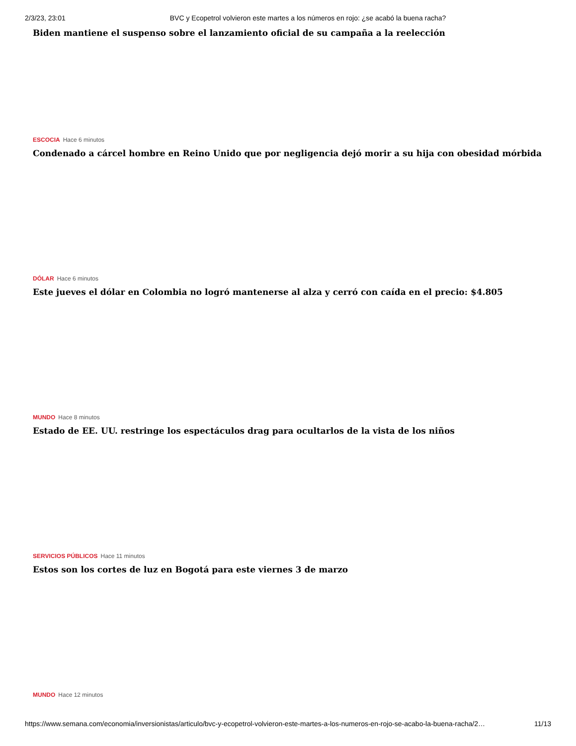2/3/23, 23:01 BVC y Ecopetrol volvieron este martes a los números en rojo: ¿se acabó la buena racha?
Biden mantiene el suspenso sobre el lanzamiento oficial de su campaña a la reelección
ESCOCIA Hace 6 minutos
Condenado a cárcel hombre en Reino Unido que por negligencia dejó morir a su hija con obesidad mórbida
DÓLAR Hace 6 minutos
Este jueves el dólar en Colombia no logró mantenerse al alza y cerró con caída en el precio: $4.805
MUNDO Hace 8 minutos
Estado de EE. UU. restringe los espectáculos drag para ocultarlos de la vista de los niños
SERVICIOS PÚBLICOS Hace 11 minutos
Estos son los cortes de luz en Bogotá para este viernes 3 de marzo
MUNDO Hace 12 minutos
https://www.semana.com/economia/inversionistas/articulo/bvc-y-ecopetrol-volvieron-este-martes-a-los-numeros-en-rojo-se-acabo-la-buena-racha/2… 11/13